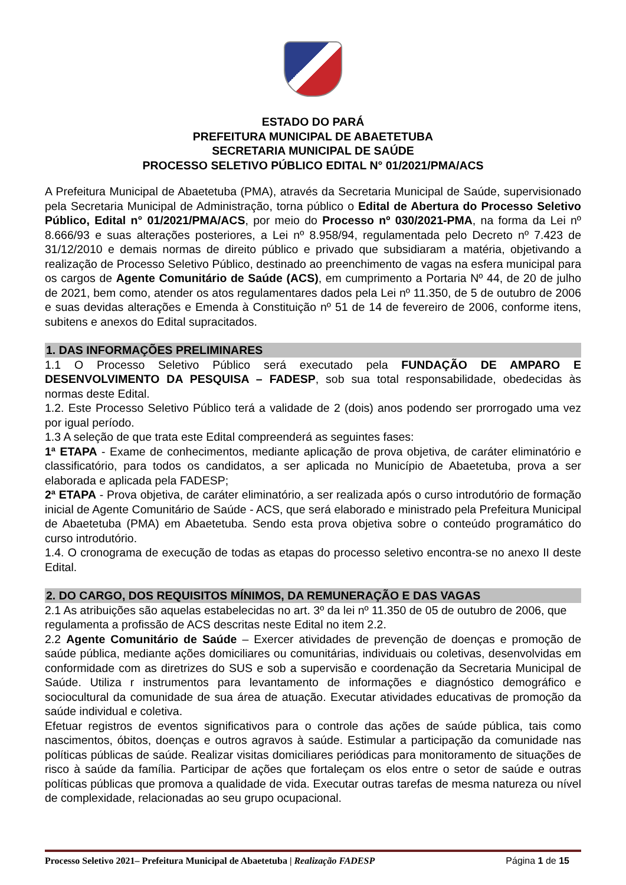ESTADO DO PARÁ
PREFEITURA MUNICIPAL DE ABAETETUBA
SECRETARIA MUNICIPAL DE SAÚDE
PROCESSO SELETIVO PÚBLICO EDITAL N° 01/2021/PMA/ACS
A Prefeitura Municipal de Abaetetuba (PMA), através da Secretaria Municipal de Saúde, supervisionado pela Secretaria Municipal de Administração, torna público o Edital de Abertura do Processo Seletivo Público, Edital n° 01/2021/PMA/ACS, por meio do Processo nº 030/2021-PMA, na forma da Lei nº 8.666/93 e suas alterações posteriores, a Lei nº 8.958/94, regulamentada pelo Decreto nº 7.423 de 31/12/2010 e demais normas de direito público e privado que subsidiaram a matéria, objetivando a realização de Processo Seletivo Público, destinado ao preenchimento de vagas na esfera municipal para os cargos de Agente Comunitário de Saúde (ACS), em cumprimento a Portaria Nº 44, de 20 de julho de 2021, bem como, atender os atos regulamentares dados pela Lei nº 11.350, de 5 de outubro de 2006 e suas devidas alterações e Emenda à Constituição nº 51 de 14 de fevereiro de 2006, conforme itens, subitens e anexos do Edital supracitados.
1. DAS INFORMAÇÕES PRELIMINARES
1.1 O Processo Seletivo Público será executado pela FUNDAÇÃO DE AMPARO E DESENVOLVIMENTO DA PESQUISA – FADESP, sob sua total responsabilidade, obedecidas às normas deste Edital.
1.2. Este Processo Seletivo Público terá a validade de 2 (dois) anos podendo ser prorrogado uma vez por igual período.
1.3 A seleção de que trata este Edital compreenderá as seguintes fases:
1ª ETAPA - Exame de conhecimentos, mediante aplicação de prova objetiva, de caráter eliminatório e classificatório, para todos os candidatos, a ser aplicada no Município de Abaetetuba, prova a ser elaborada e aplicada pela FADESP;
2ª ETAPA - Prova objetiva, de caráter eliminatório, a ser realizada após o curso introdutório de formação inicial de Agente Comunitário de Saúde - ACS, que será elaborado e ministrado pela Prefeitura Municipal de Abaetetuba (PMA) em Abaetetuba. Sendo esta prova objetiva sobre o conteúdo programático do curso introdutório.
1.4. O cronograma de execução de todas as etapas do processo seletivo encontra-se no anexo II deste Edital.
2. DO CARGO, DOS REQUISITOS MÍNIMOS, DA REMUNERAÇÃO E DAS VAGAS
2.1 As atribuições são aquelas estabelecidas no art. 3º da lei nº 11.350 de 05 de outubro de 2006, que regulamenta a profissão de ACS descritas neste Edital no item 2.2.
2.2 Agente Comunitário de Saúde – Exercer atividades de prevenção de doenças e promoção de saúde pública, mediante ações domiciliares ou comunitárias, individuais ou coletivas, desenvolvidas em conformidade com as diretrizes do SUS e sob a supervisão e coordenação da Secretaria Municipal de Saúde. Utiliza r instrumentos para levantamento de informações e diagnóstico demográfico e sociocultural da comunidade de sua área de atuação. Executar atividades educativas de promoção da saúde individual e coletiva.
Efetuar registros de eventos significativos para o controle das ações de saúde pública, tais como nascimentos, óbitos, doenças e outros agravos à saúde. Estimular a participação da comunidade nas políticas públicas de saúde. Realizar visitas domiciliares periódicas para monitoramento de situações de risco à saúde da família. Participar de ações que fortaleçam os elos entre o setor de saúde e outras políticas públicas que promova a qualidade de vida. Executar outras tarefas de mesma natureza ou nível de complexidade, relacionadas ao seu grupo ocupacional.
Processo Seletivo 2021– Prefeitura Municipal de Abaetetuba | Realização FADESP Página 1 de 15